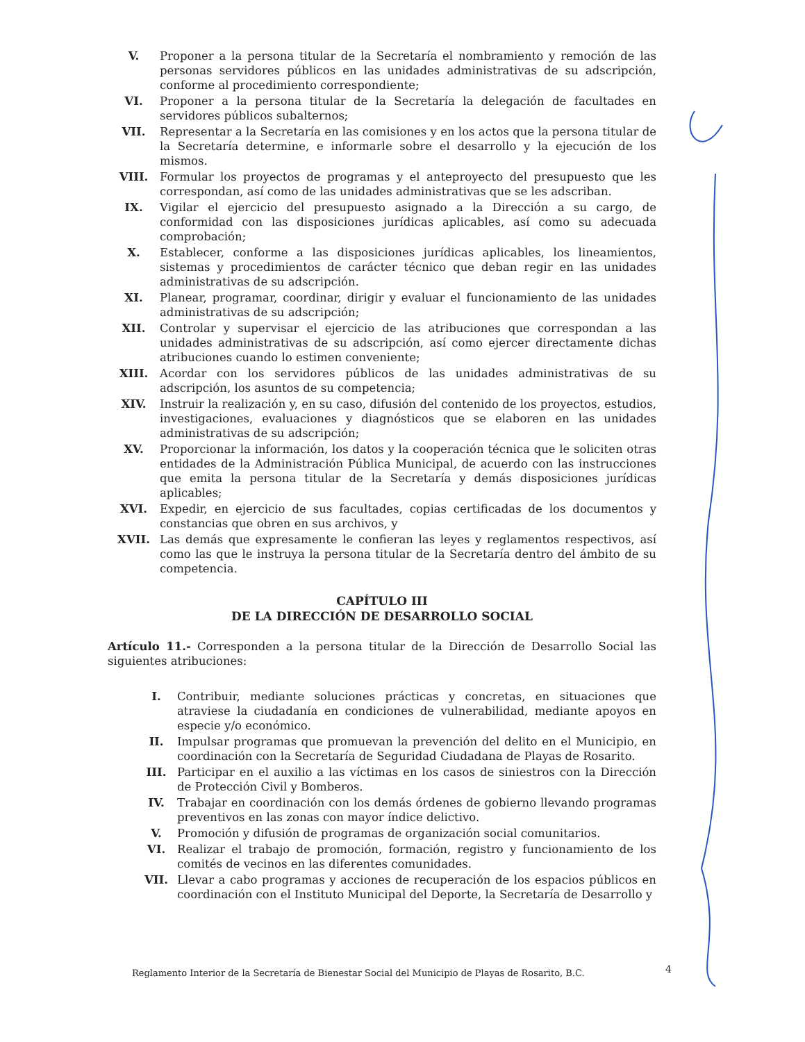V. Proponer a la persona titular de la Secretaría el nombramiento y remoción de las personas servidores públicos en las unidades administrativas de su adscripción, conforme al procedimiento correspondiente;
VI. Proponer a la persona titular de la Secretaría la delegación de facultades en servidores públicos subalternos;
VII. Representar a la Secretaría en las comisiones y en los actos que la persona titular de la Secretaría determine, e informarle sobre el desarrollo y la ejecución de los mismos.
VIII. Formular los proyectos de programas y el anteproyecto del presupuesto que les correspondan, así como de las unidades administrativas que se les adscriban.
IX. Vigilar el ejercicio del presupuesto asignado a la Dirección a su cargo, de conformidad con las disposiciones jurídicas aplicables, así como su adecuada comprobación;
X. Establecer, conforme a las disposiciones jurídicas aplicables, los lineamientos, sistemas y procedimientos de carácter técnico que deban regir en las unidades administrativas de su adscripción.
XI. Planear, programar, coordinar, dirigir y evaluar el funcionamiento de las unidades administrativas de su adscripción;
XII. Controlar y supervisar el ejercicio de las atribuciones que correspondan a las unidades administrativas de su adscripción, así como ejercer directamente dichas atribuciones cuando lo estimen conveniente;
XIII. Acordar con los servidores públicos de las unidades administrativas de su adscripción, los asuntos de su competencia;
XIV. Instruir la realización y, en su caso, difusión del contenido de los proyectos, estudios, investigaciones, evaluaciones y diagnósticos que se elaboren en las unidades administrativas de su adscripción;
XV. Proporcionar la información, los datos y la cooperación técnica que le soliciten otras entidades de la Administración Pública Municipal, de acuerdo con las instrucciones que emita la persona titular de la Secretaría y demás disposiciones jurídicas aplicables;
XVI. Expedir, en ejercicio de sus facultades, copias certificadas de los documentos y constancias que obren en sus archivos, y
XVII. Las demás que expresamente le confieran las leyes y reglamentos respectivos, así como las que le instruya la persona titular de la Secretaría dentro del ámbito de su competencia.
CAPÍTULO III
DE LA DIRECCIÓN DE DESARROLLO SOCIAL
Artículo 11.- Corresponden a la persona titular de la Dirección de Desarrollo Social las siguientes atribuciones:
I. Contribuir, mediante soluciones prácticas y concretas, en situaciones que atraviese la ciudadanía en condiciones de vulnerabilidad, mediante apoyos en especie y/o económico.
II. Impulsar programas que promuevan la prevención del delito en el Municipio, en coordinación con la Secretaría de Seguridad Ciudadana de Playas de Rosarito.
III. Participar en el auxilio a las víctimas en los casos de siniestros con la Dirección de Protección Civil y Bomberos.
IV. Trabajar en coordinación con los demás órdenes de gobierno llevando programas preventivos en las zonas con mayor índice delictivo.
V. Promoción y difusión de programas de organización social comunitarios.
VI. Realizar el trabajo de promoción, formación, registro y funcionamiento de los comités de vecinos en las diferentes comunidades.
VII. Llevar a cabo programas y acciones de recuperación de los espacios públicos en coordinación con el Instituto Municipal del Deporte, la Secretaría de Desarrollo y
Reglamento Interior de la Secretaría de Bienestar Social del Municipio de Playas de Rosarito, B.C.
4